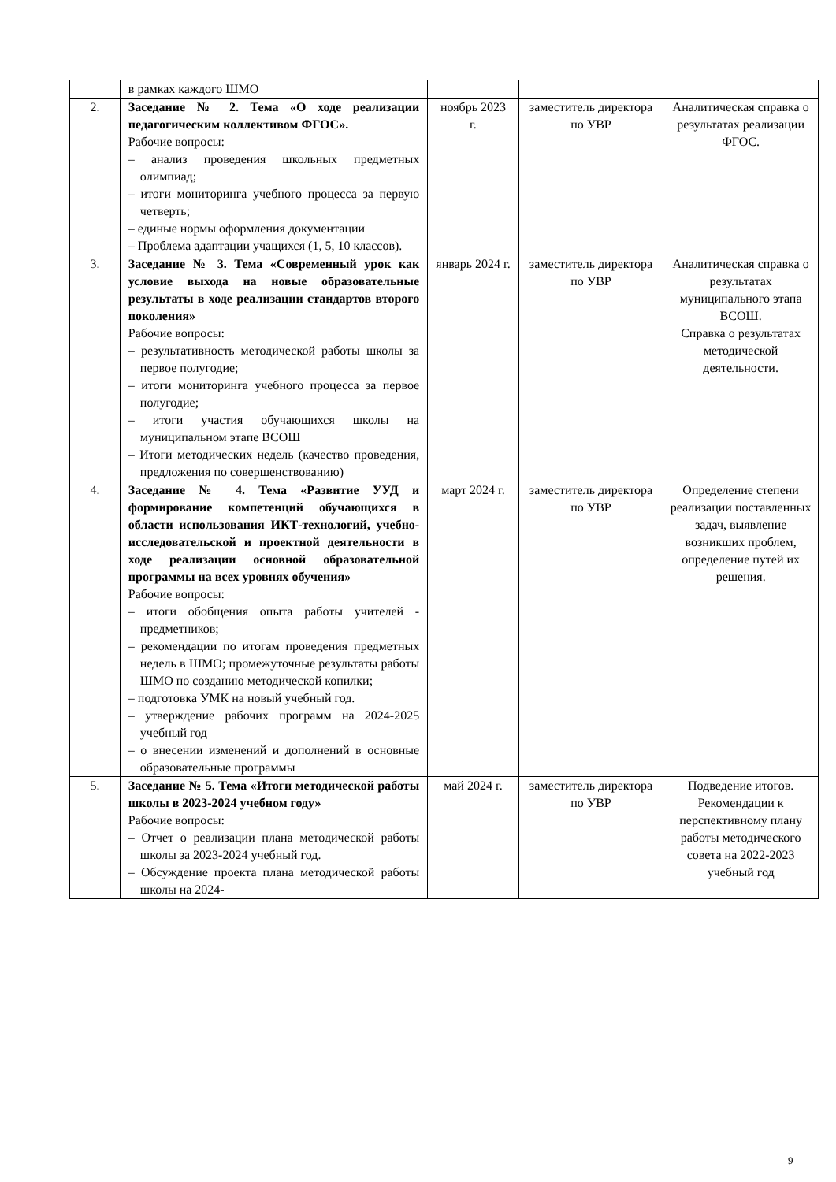| | в рамках каждого ШМО | | | |
| 2. | Заседание № 2. Тема «О ходе реализации педагогическим коллективом ФГОС». Рабочие вопросы: – анализ проведения школьных предметных олимпиад; – итоги мониторинга учебного процесса за первую четверть; – единые нормы оформления документации – Проблема адаптации учащихся (1, 5, 10 классов). | ноябрь 2023 г. | заместитель директора по УВР | Аналитическая справка о результатах реализации ФГОС. |
| 3. | Заседание № 3. Тема «Современный урок как условие выхода на новые образовательные результаты в ходе реализации стандартов второго поколения» Рабочие вопросы: – результативность методической работы школы за первое полугодие; – итоги мониторинга учебного процесса за первое полугодие; – итоги участия обучающихся школы на муниципальном этапе ВСОШ – Итоги методических недель (качество проведения, предложения по совершенствованию) | январь 2024 г. | заместитель директора по УВР | Аналитическая справка о результатах муниципального этапа ВСОШ. Справка о результатах методической деятельности. |
| 4. | Заседание № 4. Тема «Развитие УУД и формирование компетенций обучающихся в области использования ИКТ-технологий, учебно-исследовательской и проектной деятельности в ходе реализации основной образовательной программы на всех уровнях обучения» Рабочие вопросы: – итоги обобщения опыта работы учителей - предметников; – рекомендации по итогам проведения предметных недель в ШМО; промежуточные результаты работы ШМО по созданию методической копилки; – подготовка УМК на новый учебный год. – утверждение рабочих программ на 2024-2025 учебный год – о внесении изменений и дополнений в основные образовательные программы | март 2024 г. | заместитель директора по УВР | Определение степени реализации поставленных задач, выявление возникших проблем, определение путей их решения. |
| 5. | Заседание № 5. Тема «Итоги методической работы школы в 2023-2024 учебном году» Рабочие вопросы: – Отчет о реализации плана методической работы школы за 2023-2024 учебный год. – Обсуждение проекта плана методической работы школы на 2024- | май 2024 г. | заместитель директора по УВР | Подведение итогов. Рекомендации к перспективному плану работы методического совета на 2022-2023 учебный год |
9